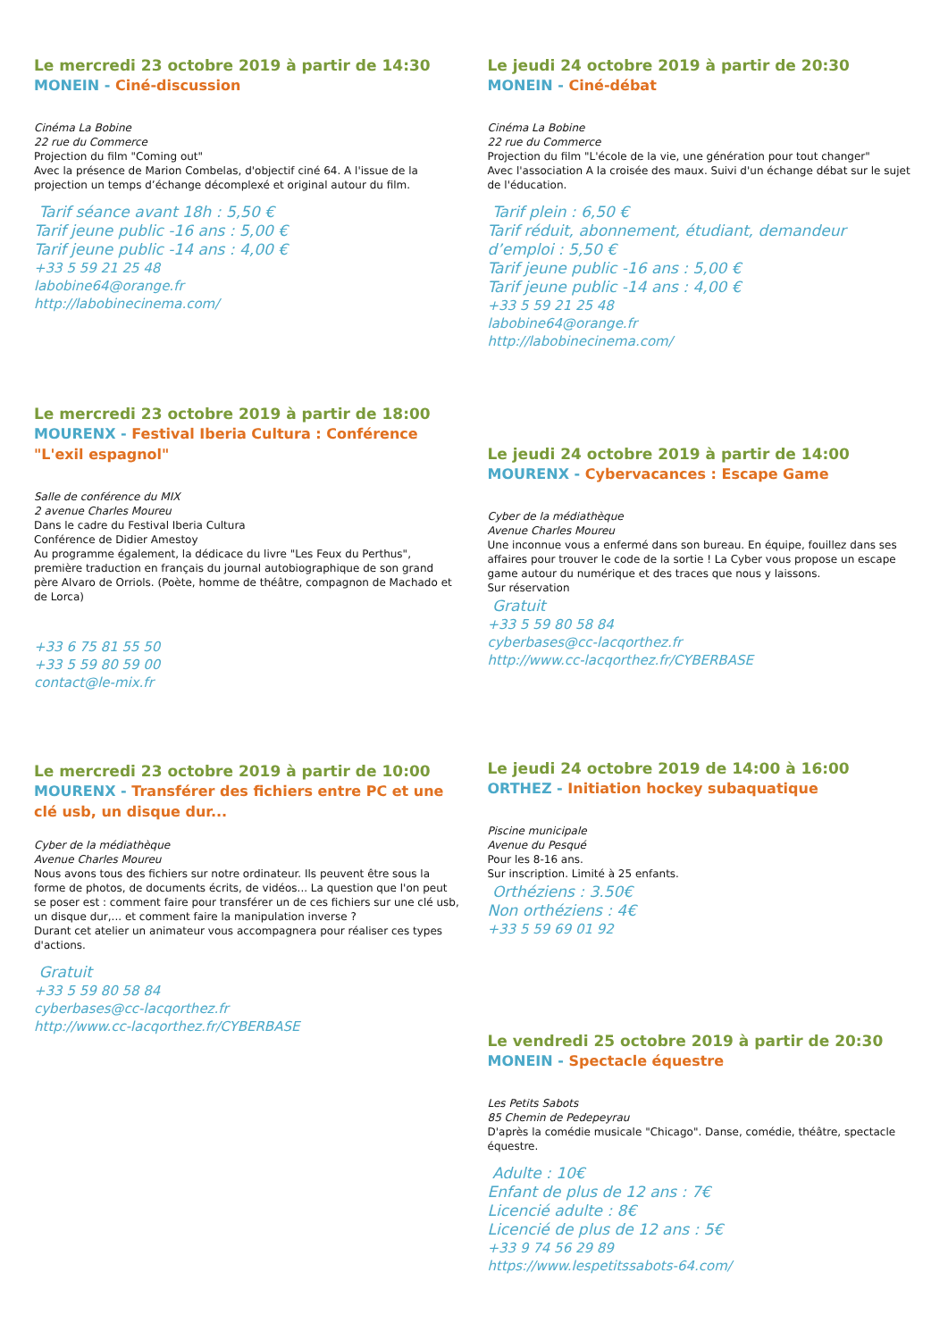Le mercredi 23 octobre 2019 à partir de 14:30
MONEIN - Ciné-discussion
Cinéma La Bobine
22 rue du Commerce
Projection du film "Coming out"
Avec la présence de Marion Combelas, d'objectif ciné 64. A l'issue de la projection un temps d’échange décomplexé et original autour du film.
Tarif séance avant 18h : 5,50 €
Tarif jeune public -16 ans : 5,00 €
Tarif jeune public -14 ans : 4,00 €
+33 5 59 21 25 48
labobine64@orange.fr
http://labobinecinema.com/
Le mercredi 23 octobre 2019 à partir de 18:00
MOURENX - Festival Iberia Cultura : Conférence "L'exil espagnol"
Salle de conférence du MIX
2 avenue Charles Moureu
Dans le cadre du Festival Iberia Cultura
Conférence de Didier Amestoy
Au programme également, la dédicace du livre "Les Feux du Perthus", première traduction en français du journal autobiographique de son grand père Alvaro de Orriols. (Poète, homme de théâtre, compagnon de Machado et de Lorca)
+33 6 75 81 55 50
+33 5 59 80 59 00
contact@le-mix.fr
Le mercredi 23 octobre 2019 à partir de 10:00
MOURENX - Transférer des fichiers entre PC et une clé usb, un disque dur...
Cyber de la médiathèque
Avenue Charles Moureu
Nous avons tous des fichiers sur notre ordinateur. Ils peuvent être sous la forme de photos, de documents écrits, de vidéos... La question que l'on peut se poser est : comment faire pour transférer un de ces fichiers sur une clé usb, un disque dur,... et comment faire la manipulation inverse ?
Durant cet atelier un animateur vous accompagnera pour réaliser ces types d'actions.
Gratuit
+33 5 59 80 58 84
cyberbases@cc-lacqorthez.fr
http://www.cc-lacqorthez.fr/CYBERBASE
Le jeudi 24 octobre 2019 à partir de 20:30
MONEIN - Ciné-débat
Cinéma La Bobine
22 rue du Commerce
Projection du film "L'école de la vie, une génération pour tout changer"
Avec l'association A la croisée des maux. Suivi d'un échange débat sur le sujet de l'éducation.
Tarif plein : 6,50 €
Tarif réduit, abonnement, étudiant, demandeur d’emploi : 5,50 €
Tarif jeune public -16 ans : 5,00 €
Tarif jeune public -14 ans : 4,00 €
+33 5 59 21 25 48
labobine64@orange.fr
http://labobinecinema.com/
Le jeudi 24 octobre 2019 à partir de 14:00
MOURENX - Cybervacances : Escape Game
Cyber de la médiathèque
Avenue Charles Moureu
Une inconnue vous a enfermé dans son bureau. En équipe, fouillez dans ses affaires pour trouver le code de la sortie ! La Cyber vous propose un escape game autour du numérique et des traces que nous y laissons.
Sur réservation
Gratuit
+33 5 59 80 58 84
cyberbases@cc-lacqorthez.fr
http://www.cc-lacqorthez.fr/CYBERBASE
Le jeudi 24 octobre 2019 de 14:00 à 16:00
ORTHEZ - Initiation hockey subaquatique
Piscine municipale
Avenue du Pesqué
Pour les 8-16 ans.
Sur inscription. Limité à 25 enfants.
Orthéziens : 3.50€
Non orthéziens : 4€
+33 5 59 69 01 92
Le vendredi 25 octobre 2019 à partir de 20:30
MONEIN - Spectacle équestre
Les Petits Sabots
85 Chemin de Pedepeyrau
D'après la comédie musicale "Chicago". Danse, comédie, théâtre, spectacle équestre.
Adulte : 10€
Enfant de plus de 12 ans : 7€
Licencié adulte : 8€
Licencié de plus de 12 ans : 5€
+33 9 74 56 29 89
https://www.lespetitssabots-64.com/